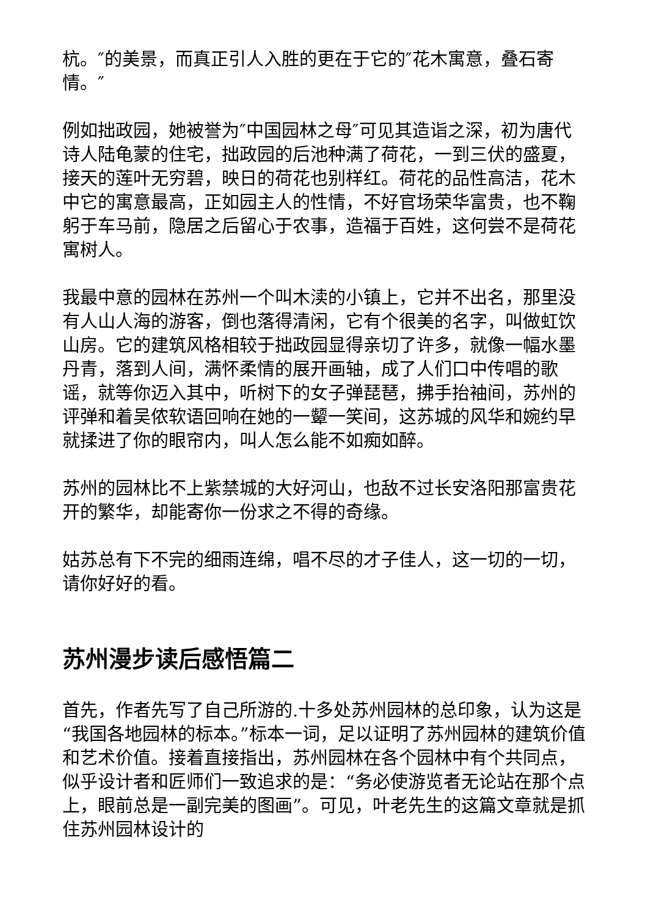杭。″的美景，而真正引人入胜的更在于它的″花木寓意，叠石寄情。″
例如拙政园，她被誉为″中国园林之母″可见其造诣之深，初为唐代诗人陆龟蒙的住宅，拙政园的后池种满了荷花，一到三伏的盛夏，接天的莲叶无穷碧，映日的荷花也别样红。荷花的品性高洁，花木中它的寓意最高，正如园主人的性情，不好官场荣华富贵，也不鞠躬于车马前，隐居之后留心于农事，造福于百姓，这何尝不是荷花寓树人。
我最中意的园林在苏州一个叫木渎的小镇上，它并不出名，那里没有人山人海的游客，倒也落得清闲，它有个很美的名字，叫做虹饮山房。它的建筑风格相较于拙政园显得亲切了许多，就像一幅水墨丹青，落到人间，满怀柔情的展开画轴，成了人们口中传唱的歌谣，就等你迈入其中，听树下的女子弹琵琶，拂手抬袖间，苏州的评弹和着吴侬软语回响在她的一颦一笑间，这苏城的风华和婉约早就揉进了你的眼帘内，叫人怎么能不如痴如醉。
苏州的园林比不上紫禁城的大好河山，也敌不过长安洛阳那富贵花开的繁华，却能寄你一份求之不得的奇缘。
姑苏总有下不完的细雨连绵，唱不尽的才子佳人，这一切的一切，请你好好的看。
苏州漫步读后感悟篇二
首先，作者先写了自己所游的.十多处苏州园林的总印象，认为这是“我国各地园林的标本。”标本一词，足以证明了苏州园林的建筑价值和艺术价值。接着直接指出，苏州园林在各个园林中有个共同点，似乎设计者和匠师们一致追求的是：“务必使游览者无论站在那个点上，眼前总是一副完美的图画”。可见，叶老先生的这篇文章就是抓住苏州园林设计的